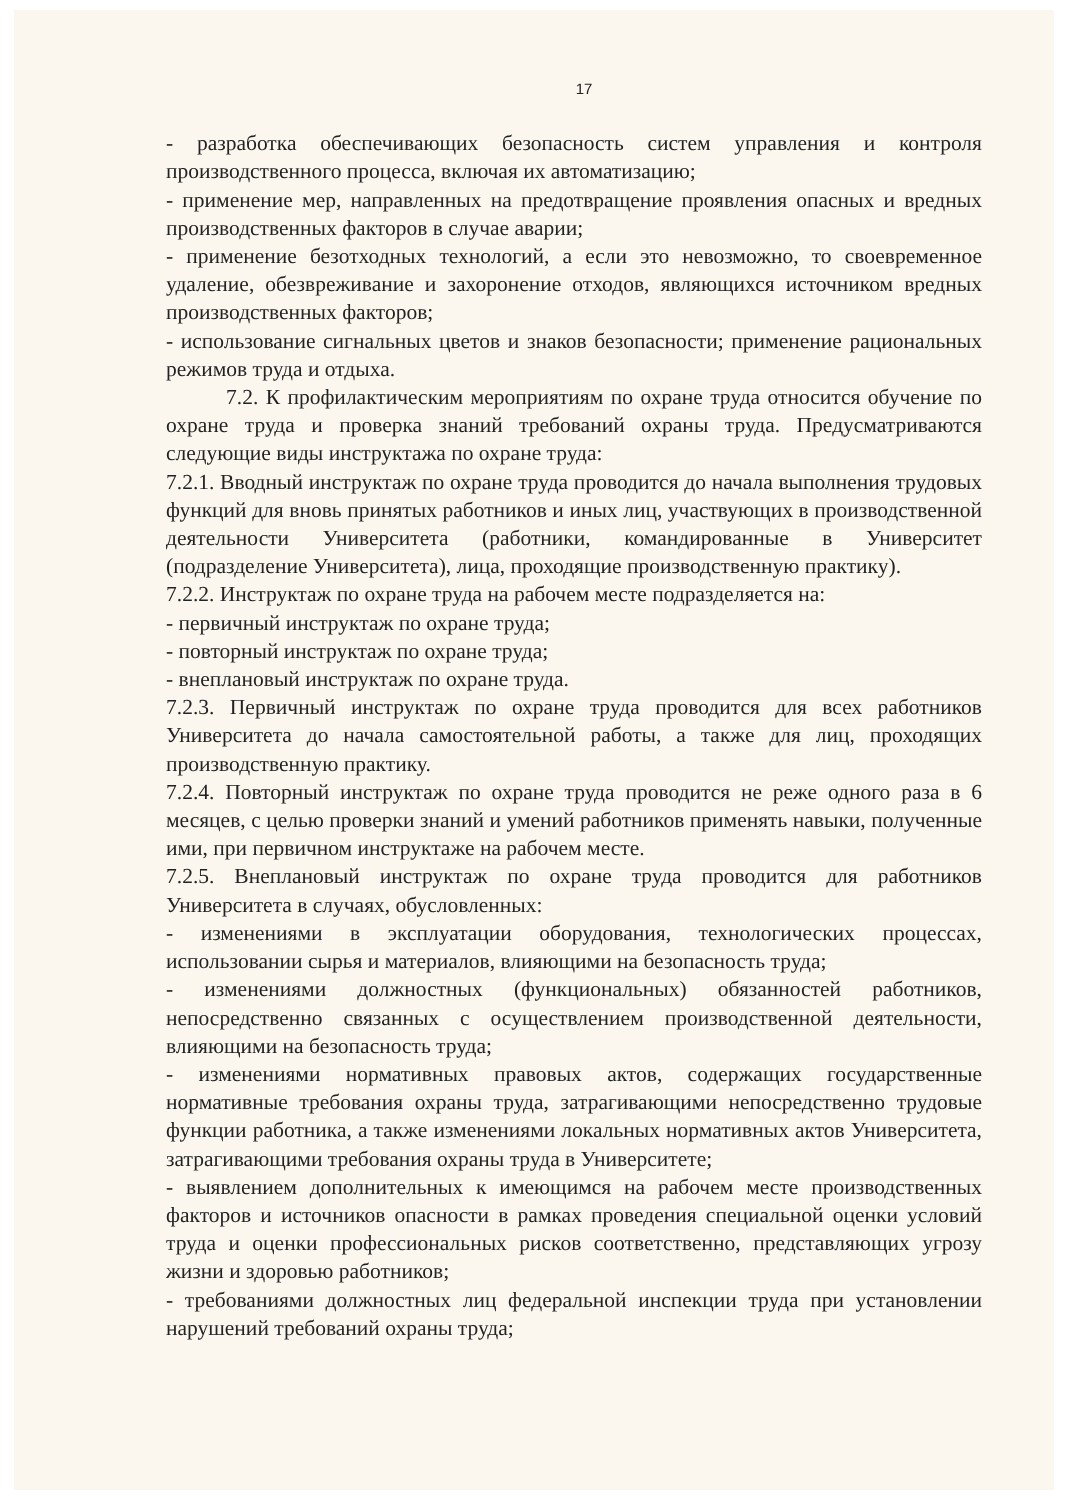17
- разработка обеспечивающих безопасность систем управления и контроля производственного процесса, включая их автоматизацию;
- применение мер, направленных на предотвращение проявления опасных и вредных производственных факторов в случае аварии;
- применение безотходных технологий, а если это невозможно, то своевременное удаление, обезвреживание и захоронение отходов, являющихся источником вредных производственных факторов;
- использование сигнальных цветов и знаков безопасности; применение рациональных режимов труда и отдыха.
7.2. К профилактическим мероприятиям по охране труда относится обучение по охране труда и проверка знаний требований охраны труда. Предусматриваются следующие виды инструктажа по охране труда:
7.2.1. Вводный инструктаж по охране труда проводится до начала выполнения трудовых функций для вновь принятых работников и иных лиц, участвующих в производственной деятельности Университета (работники, командированные в Университет (подразделение Университета), лица, проходящие производственную практику).
7.2.2. Инструктаж по охране труда на рабочем месте подразделяется на:
- первичный инструктаж по охране труда;
- повторный инструктаж по охране труда;
- внеплановый инструктаж по охране труда.
7.2.3. Первичный инструктаж по охране труда проводится для всех работников Университета до начала самостоятельной работы, а также для лиц, проходящих производственную практику.
7.2.4. Повторный инструктаж по охране труда проводится не реже одного раза в 6 месяцев, с целью проверки знаний и умений работников применять навыки, полученные ими, при первичном инструктаже на рабочем месте.
7.2.5. Внеплановый инструктаж по охране труда проводится для работников Университета в случаях, обусловленных:
- изменениями в эксплуатации оборудования, технологических процессах, использовании сырья и материалов, влияющими на безопасность труда;
- изменениями должностных (функциональных) обязанностей работников, непосредственно связанных с осуществлением производственной деятельности, влияющими на безопасность труда;
- изменениями нормативных правовых актов, содержащих государственные нормативные требования охраны труда, затрагивающими непосредственно трудовые функции работника, а также изменениями локальных нормативных актов Университета, затрагивающими требования охраны труда в Университете;
- выявлением дополнительных к имеющимся на рабочем месте производственных факторов и источников опасности в рамках проведения специальной оценки условий труда и оценки профессиональных рисков соответственно, представляющих угрозу жизни и здоровью работников;
- требованиями должностных лиц федеральной инспекции труда при установлении нарушений требований охраны труда;